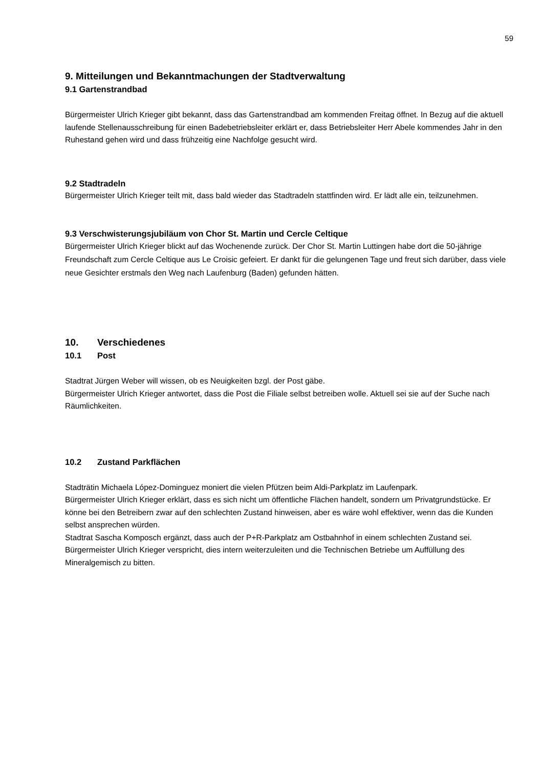59
9. Mitteilungen und Bekanntmachungen der Stadtverwaltung
9.1 Gartenstrandbad
Bürgermeister Ulrich Krieger gibt bekannt, dass das Gartenstrandbad am kommenden Freitag öffnet. In Bezug auf die aktuell laufende Stellenausschreibung für einen Badebetriebsleiter erklärt er, dass Betriebsleiter Herr Abele kommendes Jahr in den Ruhestand gehen wird und dass frühzeitig eine Nachfolge gesucht wird.
9.2 Stadtradeln
Bürgermeister Ulrich Krieger teilt mit, dass bald wieder das Stadtradeln stattfinden wird. Er lädt alle ein, teilzunehmen.
9.3 Verschwisterungsjubiläum von Chor St. Martin und Cercle Celtique
Bürgermeister Ulrich Krieger blickt auf das Wochenende zurück. Der Chor St. Martin Luttingen habe dort die 50-jährige Freundschaft zum Cercle Celtique aus Le Croisic gefeiert. Er dankt für die gelungenen Tage und freut sich darüber, dass viele neue Gesichter erstmals den Weg nach Laufenburg (Baden) gefunden hätten.
10. Verschiedenes
10.1 Post
Stadtrat Jürgen Weber will wissen, ob es Neuigkeiten bzgl. der Post gäbe.
Bürgermeister Ulrich Krieger antwortet, dass die Post die Filiale selbst betreiben wolle. Aktuell sei sie auf der Suche nach Räumlichkeiten.
10.2 Zustand Parkflächen
Stadträtin Michaela López-Dominguez moniert die vielen Pfützen beim Aldi-Parkplatz im Laufenpark.
Bürgermeister Ulrich Krieger erklärt, dass es sich nicht um öffentliche Flächen handelt, sondern um Privatgrundstücke. Er könne bei den Betreibern zwar auf den schlechten Zustand hinweisen, aber es wäre wohl effektiver, wenn das die Kunden selbst ansprechen würden.
Stadtrat Sascha Komposch ergänzt, dass auch der P+R-Parkplatz am Ostbahnhof in einem schlechten Zustand sei.
Bürgermeister Ulrich Krieger verspricht, dies intern weiterzuleiten und die Technischen Betriebe um Auffüllung des Mineralgemisch zu bitten.